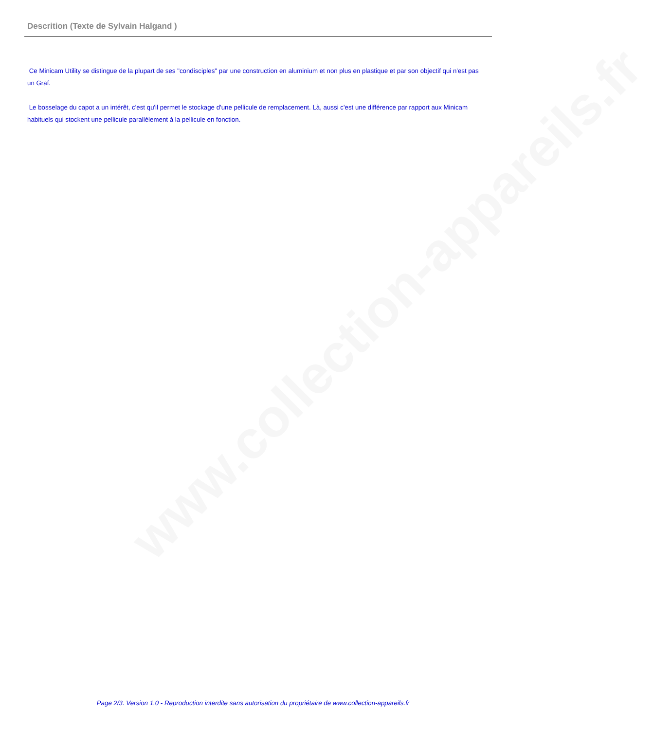www.collection-appareils.fr
Descrition (Texte de Sylvain Halgand )
Ce Minicam Utility se distingue de la plupart de ses "condisciples" par une construction en aluminium et non plus en plastique et par son objectif qui n'est pas un Graf.
Le bosselage du capot a un intérêt, c'est qu'il permet le stockage d'une pellicule de remplacement. Là, aussi c'est une différence par rapport aux Minicam habituels qui stockent une pellicule parallèlement à la pellicule en fonction.
Page 2/3. Version 1.0 - Reproduction interdite sans autorisation du propriétaire de www.collection-appareils.fr